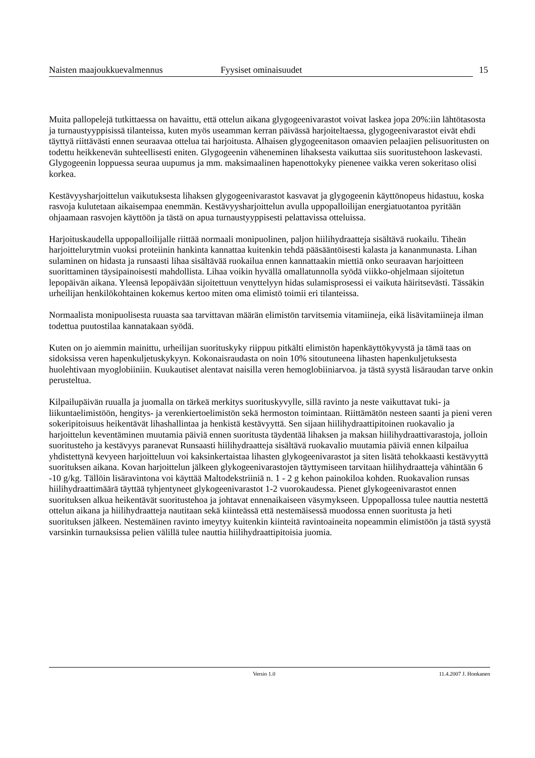Naisten maajoukkuevalmennus Fyysiset ominaisuudet 15
Muita pallopelejä tutkittaessa on havaittu, että ottelun aikana glygogeenivarastot voivat laskea jopa 20%:iin lähtötasosta ja turnaustyyppisissä tilanteissa, kuten myös useamman kerran päivässä harjoiteltaessa, glygogeenivarastot eivät ehdi täyttyä riittävästi ennen seuraavaa ottelua tai harjoitusta. Alhaisen glygogeenitason omaavien pelaajien pelisuoritusten on todettu heikkenevän suhteellisesti eniten. Glygogeenin väheneminen lihaksesta vaikuttaa siis suoritustehoon laskevasti. Glygogeenin loppuessa seuraa uupumus ja mm. maksimaalinen hapenottokyky pienenee vaikka veren sokeritaso olisi korkea.
Kestävyysharjoittelun vaikutuksesta lihaksen glygogeenivarastot kasvavat ja glygogeenin käyttönopeus hidastuu, koska rasvoja kulutetaan aikaisempaa enemmän. Kestävyysharjoittelun avulla uppopalloilijan energiatuotantoa pyritään ohjaamaan rasvojen käyttöön ja tästä on apua turnaustyyppisesti pelattavissa otteluissa.
Harjoituskaudella uppopalloilijalle riittää normaali monipuolinen, paljon hiilihydraatteja sisältävä ruokailu. Tiheän harjoittelurytmin vuoksi proteiinin hankinta kannattaa kuitenkin tehdä pääsääntöisesti kalasta ja kananmunasta. Lihan sulaminen on hidasta ja runsaasti lihaa sisältävää ruokailua ennen kannattaakin miettiä onko seuraavan harjoitteen suorittaminen täysipainoisesti mahdollista. Lihaa voikin hyvällä omallatunnolla syödä viikko-ohjelmaan sijoitetun lepopäivän aikana. Yleensä lepopäivään sijoitettuun venyttelyyn hidas sulamisprosessi ei vaikuta häiritsevästi. Tässäkin urheilijan henkilökohtainen kokemus kertoo miten oma elimistö toimii eri tilanteissa.
Normaalista monipuolisesta ruuasta saa tarvittavan määrän elimistön tarvitsemia vitamiineja, eikä lisävitamiineja ilman todettua puutostilaa kannatakaan syödä.
Kuten on jo aiemmin mainittu, urheilijan suorituskyky riippuu pitkälti elimistön hapenkäyttökyvystä ja tämä taas on sidoksissa veren hapenkuljetuskykyyn. Kokonaisraudasta on noin 10% sitoutuneena lihasten hapenkuljetuksesta huolehtivaan myoglobiiniin. Kuukautiset alentavat naisilla veren hemoglobiiniarvoa. ja tästä syystä lisäraudan tarve onkin perusteltua.
Kilpailupäivän ruualla ja juomalla on tärkeä merkitys suorituskyvylle, sillä ravinto ja neste vaikuttavat tuki- ja liikuntaelimistöön, hengitys- ja verenkiertoelimistön sekä hermoston toimintaan. Riittämätön nesteen saanti ja pieni veren sokeripitoisuus heikentävät lihashallintaa ja henkistä kestävyyttä. Sen sijaan hiilihydraattipitoinen ruokavalio ja harjoittelun keventäminen muutamia päiviä ennen suoritusta täydentää lihaksen ja maksan hiilihydraattivarastoja, jolloin suoritusteho ja kestävyys paranevat Runsaasti hiilihydraatteja sisältävä ruokavalio muutamia päiviä ennen kilpailua yhdistettynä kevyeen harjoitteluun voi kaksinkertaistaa lihasten glykogeenivarastot ja siten lisätä tehokkaasti kestävyyttä suorituksen aikana. Kovan harjoittelun jälkeen glykogeenivarastojen täyttymiseen tarvitaan hiilihydraatteja vähintään 6 -10 g/kg. Tällöin lisäravintona voi käyttää Maltodekstriiniä n. 1 - 2 g kehon painokiloa kohden. Ruokavalion runsas hiilihydraattimäärä täyttää tyhjentyneet glykogeenivarastot 1-2 vuorokaudessa. Pienet glykogeenivarastot ennen suorituksen alkua heikentävät suoritustehoa ja johtavat ennenaikaiseen väsymykseen. Uppopallossa tulee nauttia nestettä ottelun aikana ja hiilihydraatteja nautitaan sekä kiinteässä että nestemäisessä muodossa ennen suoritusta ja heti suorituksen jälkeen. Nestemäinen ravinto imeytyy kuitenkin kiinteitä ravintoaineita nopeammin elimistöön ja tästä syystä varsinkin turnauksissa pelien välillä tulee nauttia hiilihydraattipitoisia juomia.
Versio 1.0 11.4.2007 J. Honkanen